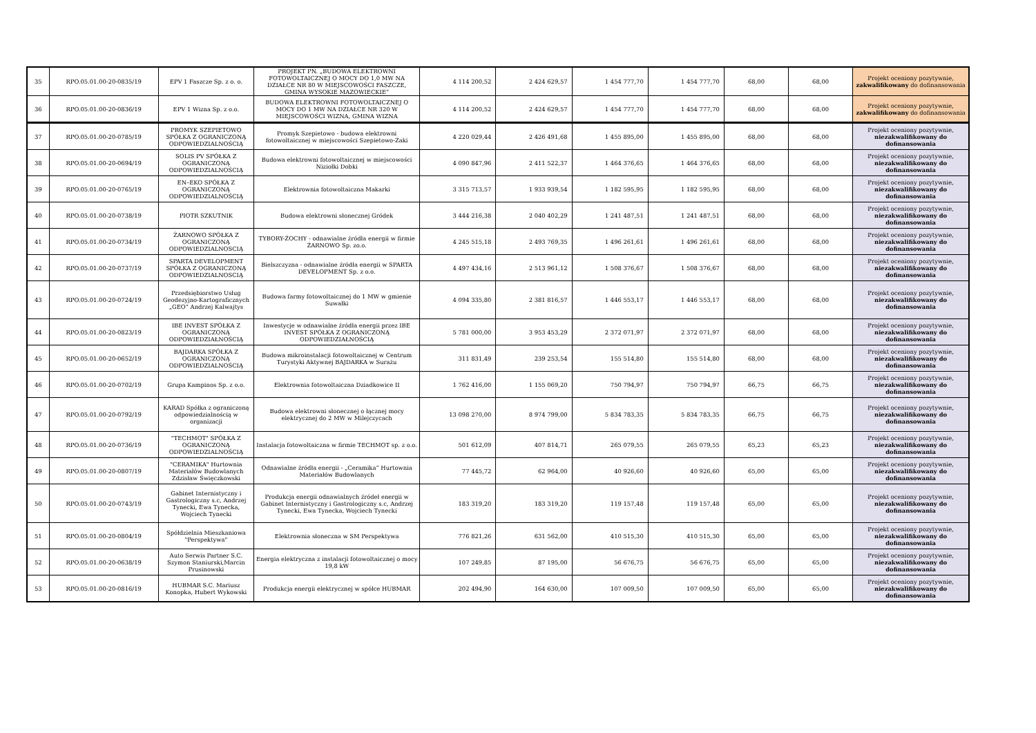| 35 | RPO.05.01.00-20-0835/19 | EPV 1 Faszcze Sp. z o. o. | PROJEKT PN. „BUDOWA ELEKTROWNI FOTOWOLTAICZNEJ O MOCY DO 1,0 MW NA DZIAŁCE NR 80 W MIEJSCOWOŚCI FASZCZE, GMINA WYSOKIE MAZOWIECKIE” | 4 114 200,52 | 2 424 629,57 | 1 454 777,70 | 1 454 777,70 | 68,00 | 68,00 | Projekt oceniony pozytywnie, zakwalifikowany do dofinansowania |
| 36 | RPO.05.01.00-20-0836/19 | EPV 1 Wizna Sp. z o.o. | BUDOWA ELEKTROWNI FOTOWOLTAICZNEJ O MOCY DO 1 MW NA DZIAŁCE NR 320 W MIEJSCOWOŚCI WIZNA, GMINA WIZNA | 4 114 200,52 | 2 424 629,57 | 1 454 777,70 | 1 454 777,70 | 68,00 | 68,00 | Projekt oceniony pozytywnie, zakwalifikowany do dofinansowania |
| 37 | RPO.05.01.00-20-0785/19 | PROMYK SZEPIETOWO SPÓŁKA Z OGRANICZONĄ ODPOWIEDZIALNOŚCIĄ | Promyk Szepietowo - budowa elektrowni fotowoltaicznej w miejscowości Szepietowo-Żaki | 4 220 029,44 | 2 426 491,68 | 1 455 895,00 | 1 455 895,00 | 68,00 | 68,00 | Projekt oceniony pozytywnie, niezakwalifikowany do dofinansowania |
| 38 | RPO.05.01.00-20-0694/19 | SOLIS PV SPÓŁKA Z OGRANICZONĄ ODPOWIEDZIALNOŚCIĄ | Budowa elektrowni fotowoltaicznej w miejscowości Niziołki Dobki | 4 090 847,96 | 2 411 522,37 | 1 464 376,65 | 1 464 376,65 | 68,00 | 68,00 | Projekt oceniony pozytywnie, niezakwalifikowany do dofinansowania |
| 39 | RPO.05.01.00-20-0765/19 | EN–EKO SPÓŁKA Z OGRANICZONĄ ODPOWIEDZIALNOŚCIĄ | Elektrownia fotowoltaiczna Makarki | 3 315 713,57 | 1 933 939,54 | 1 182 595,95 | 1 182 595,95 | 68,00 | 68,00 | Projekt oceniony pozytywnie, niezakwalifikowany do dofinansowania |
| 40 | RPO.05.01.00-20-0738/19 | PIOTR SZKUTNIK | Budowa elektrowni słonecznej Gródek | 3 444 216,38 | 2 040 402,29 | 1 241 487,51 | 1 241 487,51 | 68,00 | 68,00 | Projekt oceniony pozytywnie, niezakwalifikowany do dofinansowania |
| 41 | RPO.05.01.00-20-0734/19 | ŻARNOWO SPÓŁKA Z OGRANICZONĄ ODPOWIEDZIALNOSCIĄ | TYBORY-ŻOCHY - odnawialne źródła energii w firmie ŻARNOWO Sp. zo.o. | 4 245 515,18 | 2 493 769,35 | 1 496 261,61 | 1 496 261,61 | 68,00 | 68,00 | Projekt oceniony pozytywnie, niezakwalifikowany do dofinansowania |
| 42 | RPO.05.01.00-20-0737/19 | SPARTA DEVELOPMENT SPÓŁKA Z OGRANICZONĄ ODPOWIEDZIALNOSCIĄ | Bielszczyzna - odnawialne źródła energii w SPARTA DEVELOPMENT Sp. z o.o. | 4 497 434,16 | 2 513 961,12 | 1 508 376,67 | 1 508 376,67 | 68,00 | 68,00 | Projekt oceniony pozytywnie, niezakwalifikowany do dofinansowania |
| 43 | RPO.05.01.00-20-0724/19 | Przedsiębiorstwo Usług Geodezyjno-Kartograficznych „GEO” Andrzej Kalwajtys | Budowa farmy fotowoltaicznej do 1 MW w gmienie Suwałki | 4 094 335,80 | 2 381 816,57 | 1 446 553,17 | 1 446 553,17 | 68,00 | 68,00 | Projekt oceniony pozytywnie, niezakwalifikowany do dofinansowania |
| 44 | RPO.05.01.00-20-0823/19 | IBE INVEST SPÓŁKA Z OGRANICZONĄ ODPOWIEDZIAŁNOŚCIĄ | Inwestycje w odnawialne źródła energii przez IBE INVEST SPÓŁKA Z OGRANICZONĄ ODPOWIEDZIAŁNOŚCIĄ | 5 781 000,00 | 3 953 453,29 | 2 372 071,97 | 2 372 071,97 | 68,00 | 68,00 | Projekt oceniony pozytywnie, niezakwalifikowany do dofinansowania |
| 45 | RPO.05.01.00-20-0652/19 | BAJDARKA SPÓŁKA Z OGRANICZONĄ ODPOWIEDZIALNOŚCIĄ | Budowa mikroinstalacji fotowoltaicznej w Centrum Turystyki Aktywnej BAJDARKA w Surażu | 311 831,49 | 239 253,54 | 155 514,80 | 155 514,80 | 68,00 | 68,00 | Projekt oceniony pozytywnie, niezakwalifikowany do dofinansowania |
| 46 | RPO.05.01.00-20-0702/19 | Grupa Kampinos Sp. z o.o. | Elektrownia fotowoltaiczna Dziadkowice II | 1 762 416,00 | 1 155 069,20 | 750 794,97 | 750 794,97 | 66,75 | 66,75 | Projekt oceniony pozytywnie, niezakwalifikowany do dofinansowania |
| 47 | RPO.05.01.00-20-0792/19 | KARAD Spółka z ograniczoną odpowiedzialnością w organizacji | Budowa elektrowni słonecznej o łącznej mocy elektrycznej do 2 MW w Milejczycach | 13 098 270,00 | 8 974 799,00 | 5 834 783,35 | 5 834 783,35 | 66,75 | 66,75 | Projekt oceniony pozytywnie, niezakwalifikowany do dofinansowania |
| 48 | RPO.05.01.00-20-0736/19 | "TECHMOT" SPÓŁKA Z OGRANICZONĄ ODPOWIEDZIALNOŚCIĄ | Instalacja fotowoltaiczna w firmie TECHMOT sp. z o.o. | 501 612,09 | 407 814,71 | 265 079,55 | 265 079,55 | 65,23 | 65,23 | Projekt oceniony pozytywnie, niezakwalifikowany do dofinansowania |
| 49 | RPO.05.01.00-20-0807/19 | "CERAMIKA" Hurtownia Materiałów Budowlanych Zdzisław Święczkowski | Odnawialne źródła energii - „Ceramika” Hurtownia Materiałów Budowlanych | 77 445,72 | 62 964,00 | 40 926,60 | 40 926,60 | 65,00 | 65,00 | Projekt oceniony pozytywnie, niezakwalifikowany do dofinansowania |
| 50 | RPO.05.01.00-20-0743/19 | Gabinet Internistyczny i Gastrologiczny s.c, Andrzej Tynecki, Ewa Tynecka, Wojciech Tynecki | Produkcja energii odnawialnych źródeł energii w Gabinet Internistyczny i Gastrologiczny s.c, Andrzej Tynecki, Ewa Tynecka, Wojciech Tynecki | 183 319,20 | 183 319,20 | 119 157,48 | 119 157,48 | 65,00 | 65,00 | Projekt oceniony pozytywnie, niezakwalifikowany do dofinansowania |
| 51 | RPO.05.01.00-20-0804/19 | Spółdzielnia Mieszkaniowa "Perspektywa" | Elektrownia słoneczna w SM Perspektywa | 776 821,26 | 631 562,00 | 410 515,30 | 410 515,30 | 65,00 | 65,00 | Projekt oceniony pozytywnie, niezakwalifikowany do dofinansowania |
| 52 | RPO.05.01.00-20-0638/19 | Auto Serwis Partner S.C. Szymon Staniurski,Marcin Prusinowski | Energia elektryczna z instalacji fotowoltaicznej o mocy 19,8 kW | 107 249,85 | 87 195,00 | 56 676,75 | 56 676,75 | 65,00 | 65,00 | Projekt oceniony pozytywnie, niezakwalifikowany do dofinansowania |
| 53 | RPO.05.01.00-20-0816/19 | HUBMAR S.C. Mariusz Konopka, Hubert Wykowski | Produkcja energii elektrycznej w spółce HUBMAR | 202 494,90 | 164 630,00 | 107 009,50 | 107 009,50 | 65,00 | 65,00 | Projekt oceniony pozytywnie, niezakwalifikowany do dofinansowania |